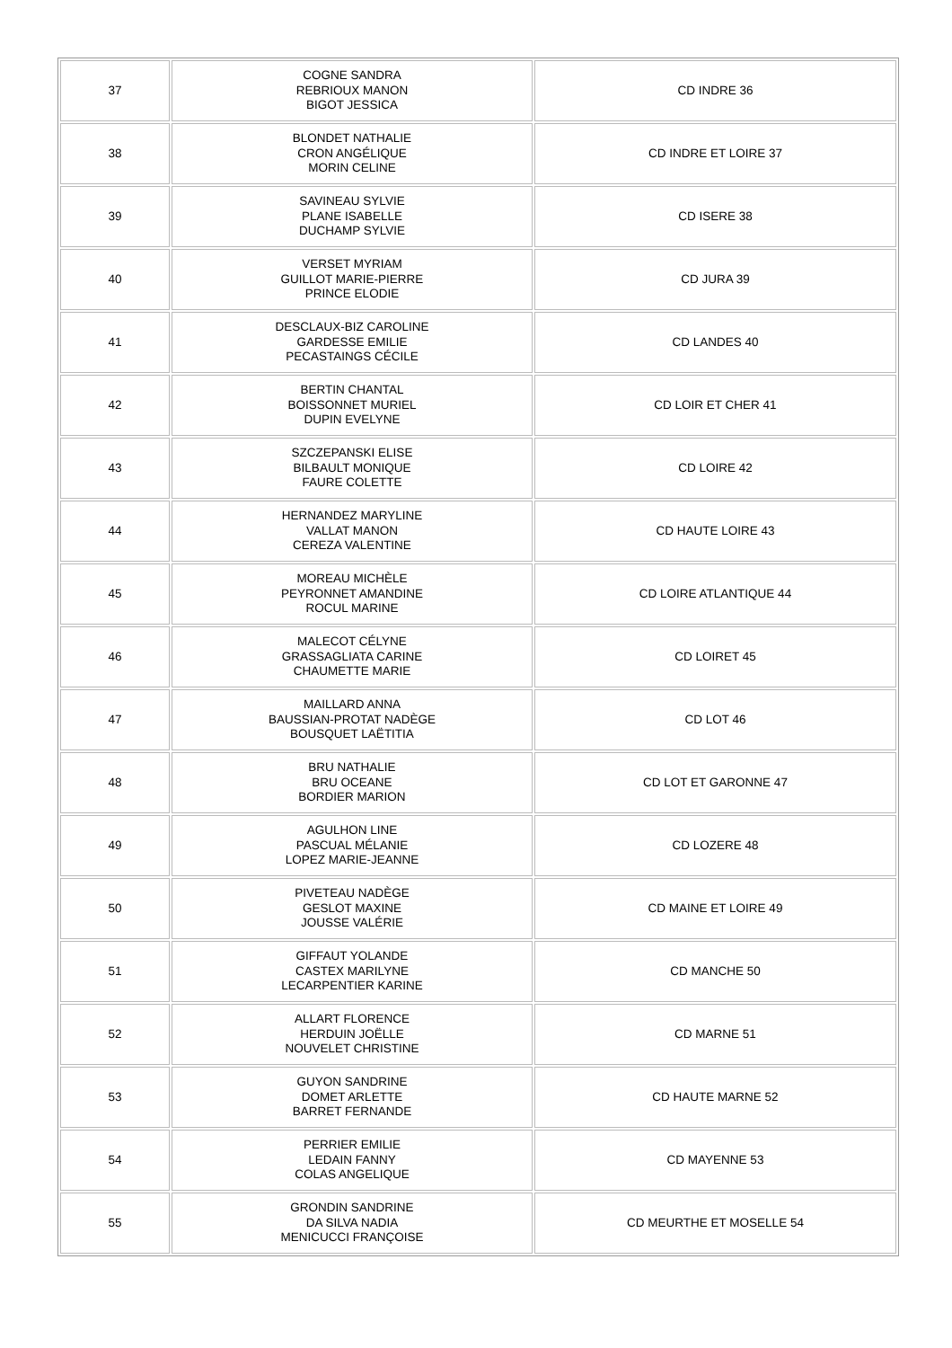| 37 | COGNE SANDRA REBRIOUX MANON BIGOT JESSICA | CD INDRE 36 |
| 38 | BLONDET NATHALIE CRON ANGÉLIQUE MORIN CELINE | CD INDRE ET LOIRE 37 |
| 39 | SAVINEAU SYLVIE PLANE ISABELLE DUCHAMP SYLVIE | CD ISERE 38 |
| 40 | VERSET MYRIAM GUILLOT MARIE-PIERRE PRINCE ELODIE | CD JURA 39 |
| 41 | DESCLAUX-BIZ CAROLINE GARDESSE EMILIE PECASTAINGS CÉCILE | CD LANDES 40 |
| 42 | BERTIN CHANTAL BOISSONNET MURIEL DUPIN EVELYNE | CD LOIR ET CHER 41 |
| 43 | SZCZEPANSKI ELISE BILBAULT MONIQUE FAURE COLETTE | CD LOIRE 42 |
| 44 | HERNANDEZ MARYLINE VALLAT MANON CEREZA VALENTINE | CD HAUTE LOIRE 43 |
| 45 | MOREAU MICHÈLE PEYRONNET AMANDINE ROCUL MARINE | CD LOIRE ATLANTIQUE 44 |
| 46 | MALECOT CÉLYNE GRASSAGLIATA CARINE CHAUMETTE MARIE | CD LOIRET 45 |
| 47 | MAILLARD ANNA BAUSSIAN-PROTAT NADÈGE BOUSQUET LAËTITIA | CD LOT 46 |
| 48 | BRU NATHALIE BRU OCEANE BORDIER MARION | CD LOT ET GARONNE 47 |
| 49 | AGULHON LINE PASCUAL MÉLANIE LOPEZ MARIE-JEANNE | CD LOZERE 48 |
| 50 | PIVETEAU NADÈGE GESLOT MAXINE JOUSSE VALÉRIE | CD MAINE ET LOIRE 49 |
| 51 | GIFFAUT YOLANDE CASTEX MARILYNE LECARPENTIER KARINE | CD MANCHE 50 |
| 52 | ALLART FLORENCE HERDUIN JOËLLE NOUVELET CHRISTINE | CD MARNE 51 |
| 53 | GUYON SANDRINE DOMET ARLETTE BARRET FERNANDE | CD HAUTE MARNE 52 |
| 54 | PERRIER EMILIE LEDAIN FANNY COLAS ANGELIQUE | CD MAYENNE 53 |
| 55 | GRONDIN SANDRINE DA SILVA NADIA MENICUCCI FRANÇOISE | CD MEURTHE ET MOSELLE 54 |